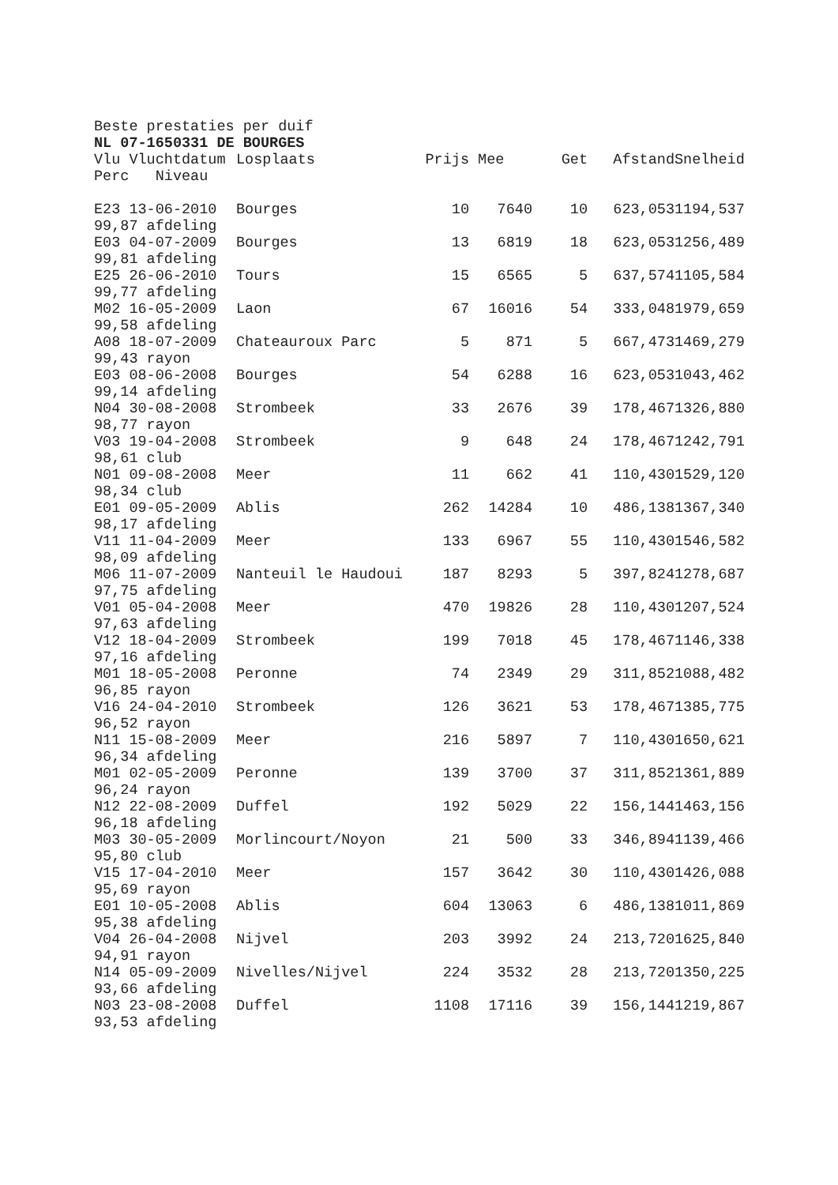Beste prestaties per duif
NL 07-1650331 DE BOURGES
| Vlu Vluchtdatum | Losplaats | Prijs | Mee | Get | Afstand | Snelheid |
| --- | --- | --- | --- | --- | --- | --- |
| Perc Niveau | | | | | | |
| E23 13-06-2010 | Bourges | 10 | 7640 | 10 | 623,053 | 1194,537 |
| 99,87 afdeling | | | | | | |
| E03 04-07-2009 | Bourges | 13 | 6819 | 18 | 623,053 | 1256,489 |
| 99,81 afdeling | | | | | | |
| E25 26-06-2010 | Tours | 15 | 6565 | 5 | 637,574 | 1105,584 |
| 99,77 afdeling | | | | | | |
| M02 16-05-2009 | Laon | 67 | 16016 | 54 | 333,048 | 1979,659 |
| 99,58 afdeling | | | | | | |
| A08 18-07-2009 | Chateauroux Parc | 5 | 871 | 5 | 667,473 | 1469,279 |
| 99,43 rayon | | | | | | |
| E03 08-06-2008 | Bourges | 54 | 6288 | 16 | 623,053 | 1043,462 |
| 99,14 afdeling | | | | | | |
| N04 30-08-2008 | Strombeek | 33 | 2676 | 39 | 178,467 | 1326,880 |
| 98,77 rayon | | | | | | |
| V03 19-04-2008 | Strombeek | 9 | 648 | 24 | 178,467 | 1242,791 |
| 98,61 club | | | | | | |
| N01 09-08-2008 | Meer | 11 | 662 | 41 | 110,430 | 1529,120 |
| 98,34 club | | | | | | |
| E01 09-05-2009 | Ablis | 262 | 14284 | 10 | 486,138 | 1367,340 |
| 98,17 afdeling | | | | | | |
| V11 11-04-2009 | Meer | 133 | 6967 | 55 | 110,430 | 1546,582 |
| 98,09 afdeling | | | | | | |
| M06 11-07-2009 | Nanteuil le Haudoui | 187 | 8293 | 5 | 397,824 | 1278,687 |
| 97,75 afdeling | | | | | | |
| V01 05-04-2008 | Meer | 470 | 19826 | 28 | 110,430 | 1207,524 |
| 97,63 afdeling | | | | | | |
| V12 18-04-2009 | Strombeek | 199 | 7018 | 45 | 178,467 | 1146,338 |
| 97,16 afdeling | | | | | | |
| M01 18-05-2008 | Peronne | 74 | 2349 | 29 | 311,852 | 1088,482 |
| 96,85 rayon | | | | | | |
| V16 24-04-2010 | Strombeek | 126 | 3621 | 53 | 178,467 | 1385,775 |
| 96,52 rayon | | | | | | |
| N11 15-08-2009 | Meer | 216 | 5897 | 7 | 110,430 | 1650,621 |
| 96,34 afdeling | | | | | | |
| M01 02-05-2009 | Peronne | 139 | 3700 | 37 | 311,852 | 1361,889 |
| 96,24 rayon | | | | | | |
| N12 22-08-2009 | Duffel | 192 | 5029 | 22 | 156,144 | 1463,156 |
| 96,18 afdeling | | | | | | |
| M03 30-05-2009 | Morlincourt/Noyon | 21 | 500 | 33 | 346,894 | 1139,466 |
| 95,80 club | | | | | | |
| V15 17-04-2010 | Meer | 157 | 3642 | 30 | 110,430 | 1426,088 |
| 95,69 rayon | | | | | | |
| E01 10-05-2008 | Ablis | 604 | 13063 | 6 | 486,138 | 1011,869 |
| 95,38 afdeling | | | | | | |
| V04 26-04-2008 | Nijvel | 203 | 3992 | 24 | 213,720 | 1625,840 |
| 94,91 rayon | | | | | | |
| N14 05-09-2009 | Nivelles/Nijvel | 224 | 3532 | 28 | 213,720 | 1350,225 |
| 93,66 afdeling | | | | | | |
| N03 23-08-2008 | Duffel | 1108 | 17116 | 39 | 156,144 | 1219,867 |
| 93,53 afdeling | | | | | | |